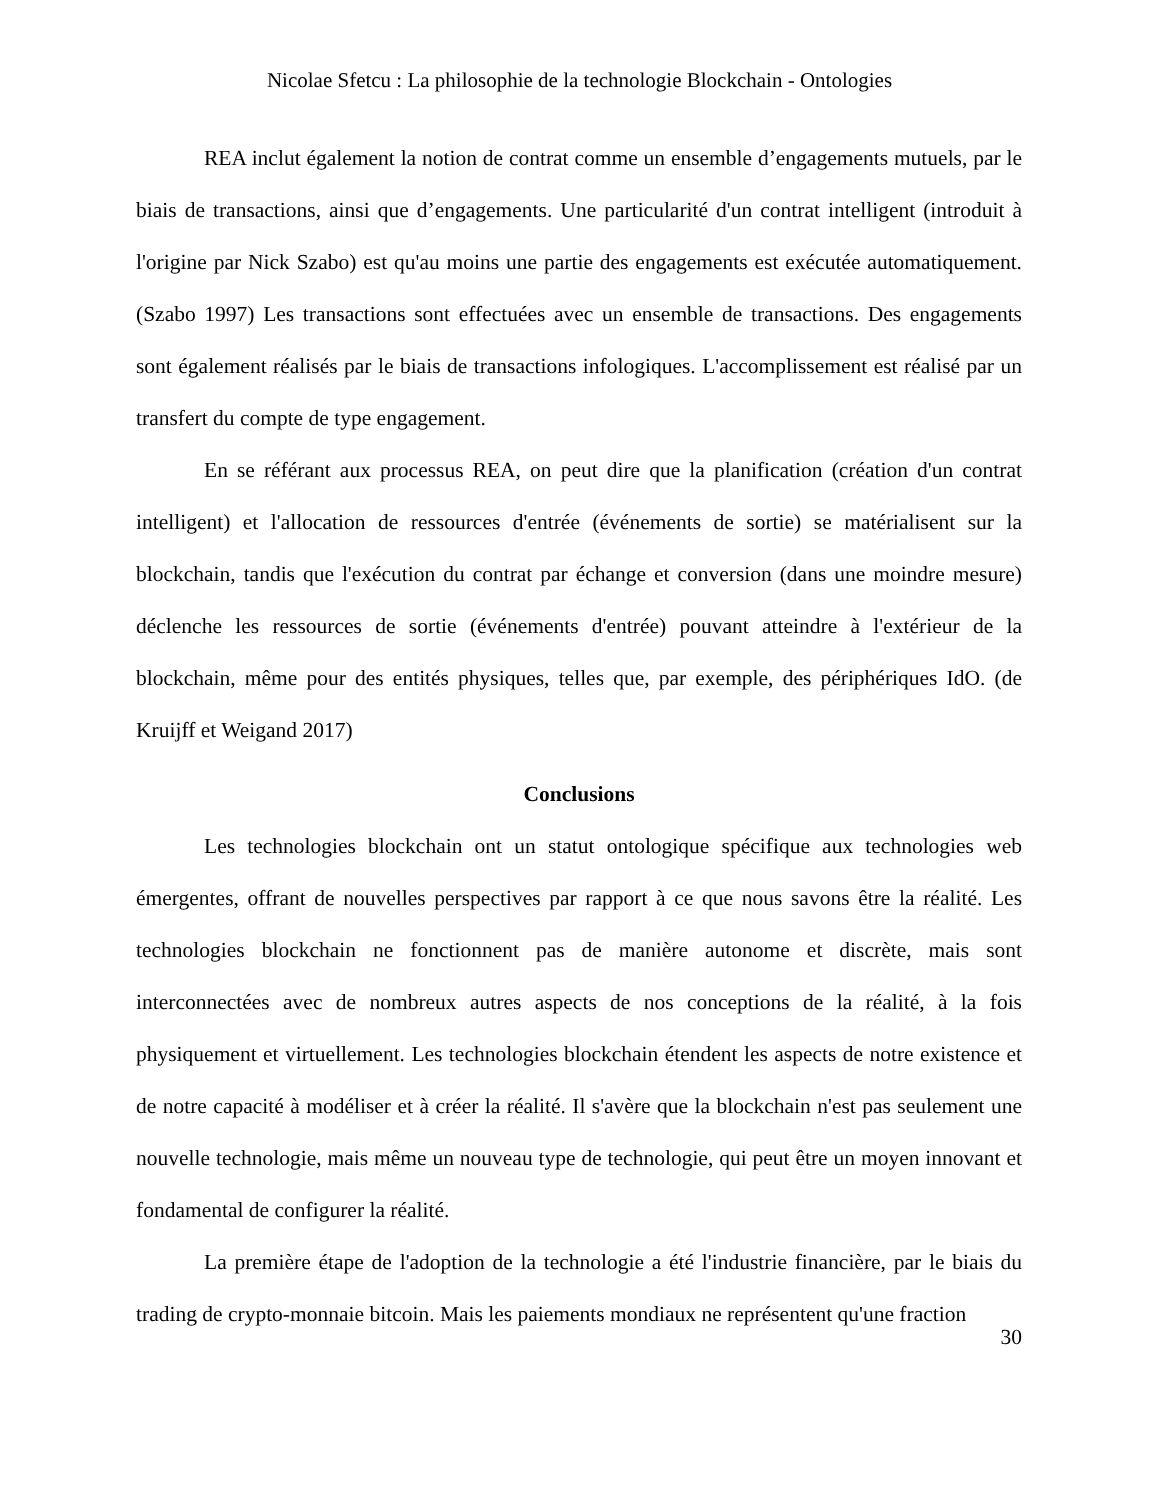Nicolae Sfetcu : La philosophie de la technologie Blockchain - Ontologies
REA inclut également la notion de contrat comme un ensemble d’engagements mutuels, par le biais de transactions, ainsi que d’engagements. Une particularité d'un contrat intelligent (introduit à l'origine par Nick Szabo) est qu'au moins une partie des engagements est exécutée automatiquement. (Szabo 1997) Les transactions sont effectuées avec un ensemble de transactions. Des engagements sont également réalisés par le biais de transactions infologiques. L'accomplissement est réalisé par un transfert du compte de type engagement.
En se référant aux processus REA, on peut dire que la planification (création d'un contrat intelligent) et l'allocation de ressources d'entrée (événements de sortie) se matérialisent sur la blockchain, tandis que l'exécution du contrat par échange et conversion (dans une moindre mesure) déclenche les ressources de sortie (événements d'entrée) pouvant atteindre à l'extérieur de la blockchain, même pour des entités physiques, telles que, par exemple, des périphériques IdO. (de Kruijff et Weigand 2017)
Conclusions
Les technologies blockchain ont un statut ontologique spécifique aux technologies web émergentes, offrant de nouvelles perspectives par rapport à ce que nous savons être la réalité. Les technologies blockchain ne fonctionnent pas de manière autonome et discrète, mais sont interconnectées avec de nombreux autres aspects de nos conceptions de la réalité, à la fois physiquement et virtuellement. Les technologies blockchain étendent les aspects de notre existence et de notre capacité à modéliser et à créer la réalité. Il s'avère que la blockchain n'est pas seulement une nouvelle technologie, mais même un nouveau type de technologie, qui peut être un moyen innovant et fondamental de configurer la réalité.
La première étape de l'adoption de la technologie a été l'industrie financière, par le biais du trading de crypto-monnaie bitcoin. Mais les paiements mondiaux ne représentent qu'une fraction
30